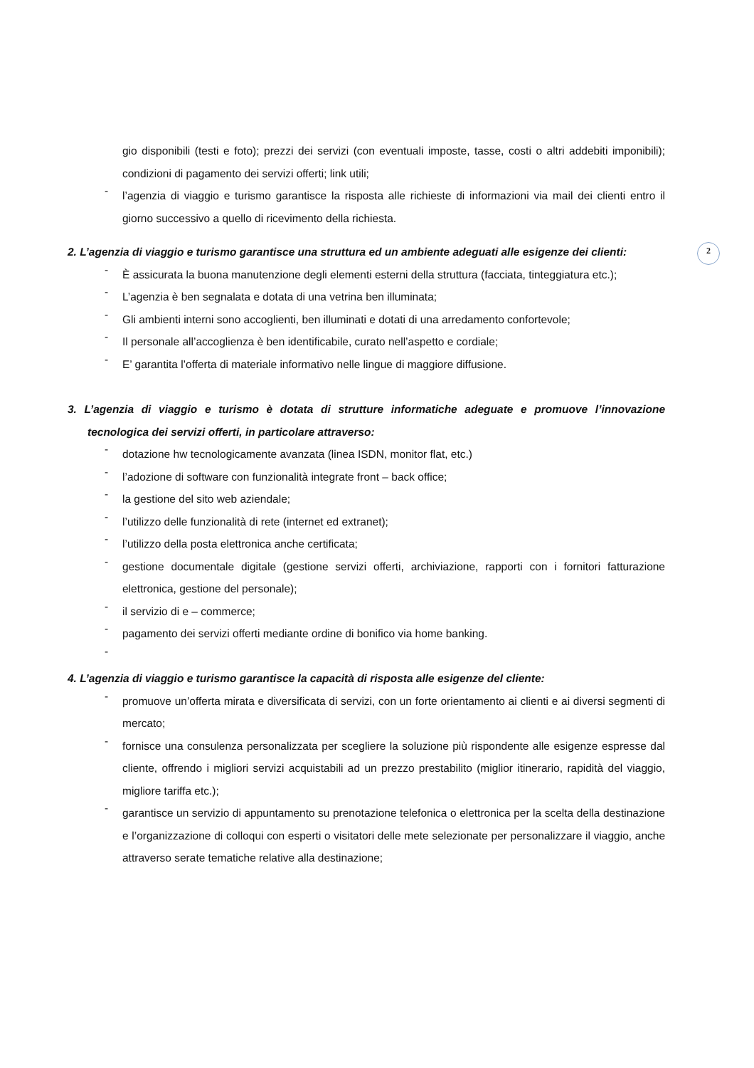2
gio disponibili (testi e foto); prezzi dei servizi (con eventuali imposte, tasse, costi o altri addebiti imponibili); condizioni di pagamento dei servizi offerti; link utili;
-
l’agenzia di viaggio e turismo garantisce la risposta alle richieste di informazioni via mail dei clienti entro il giorno successivo a quello di ricevimento della richiesta.
2. L’agenzia di viaggio e turismo garantisce una struttura ed un ambiente adeguati alle esigenze dei clienti:
-
È assicurata la buona manutenzione degli elementi esterni della struttura (facciata, tinteggiatura etc.);
-
L’agenzia è ben segnalata e dotata di una vetrina ben illuminata;
-
Gli ambienti interni sono accoglienti, ben illuminati e dotati di una arredamento confortevole;
-
Il personale all’accoglienza è ben identificabile, curato nell’aspetto e cordiale;
-
E’ garantita l’offerta di materiale informativo nelle lingue di maggiore diffusione.
3. L’agenzia di viaggio e turismo è dotata di strutture informatiche adeguate e promuove l’innovazione tecnologica dei servizi offerti, in particolare attraverso:
-
dotazione hw tecnologicamente avanzata (linea ISDN, monitor flat, etc.)
-
l’adozione di software con funzionalità integrate front – back office;
-
la gestione del sito web aziendale;
-
l’utilizzo delle funzionalità di rete (internet ed extranet);
-
l’utilizzo della posta elettronica anche certificata;
-
gestione documentale digitale (gestione servizi offerti, archiviazione, rapporti con i fornitori fatturazione elettronica, gestione del personale);
-
il servizio di e – commerce;
-
pagamento dei servizi offerti mediante ordine di bonifico via home banking.
-
4. L’agenzia di viaggio e turismo garantisce la capacità di risposta alle esigenze del cliente:
-
promuove un’offerta mirata e diversificata di servizi, con un forte orientamento ai clienti e ai diversi segmenti di mercato;
-
fornisce una consulenza personalizzata per scegliere la soluzione più rispondente alle esigenze espresse dal cliente, offrendo i migliori servizi acquistabili ad un prezzo prestabilito (miglior itinerario, rapidità del viaggio, migliore tariffa etc.);
-
garantisce un servizio di appuntamento su prenotazione telefonica o elettronica per la scelta della destinazione e l’organizzazione di colloqui con esperti o visitatori delle mete selezionate per personalizzare il viaggio, anche attraverso serate tematiche relative alla destinazione;